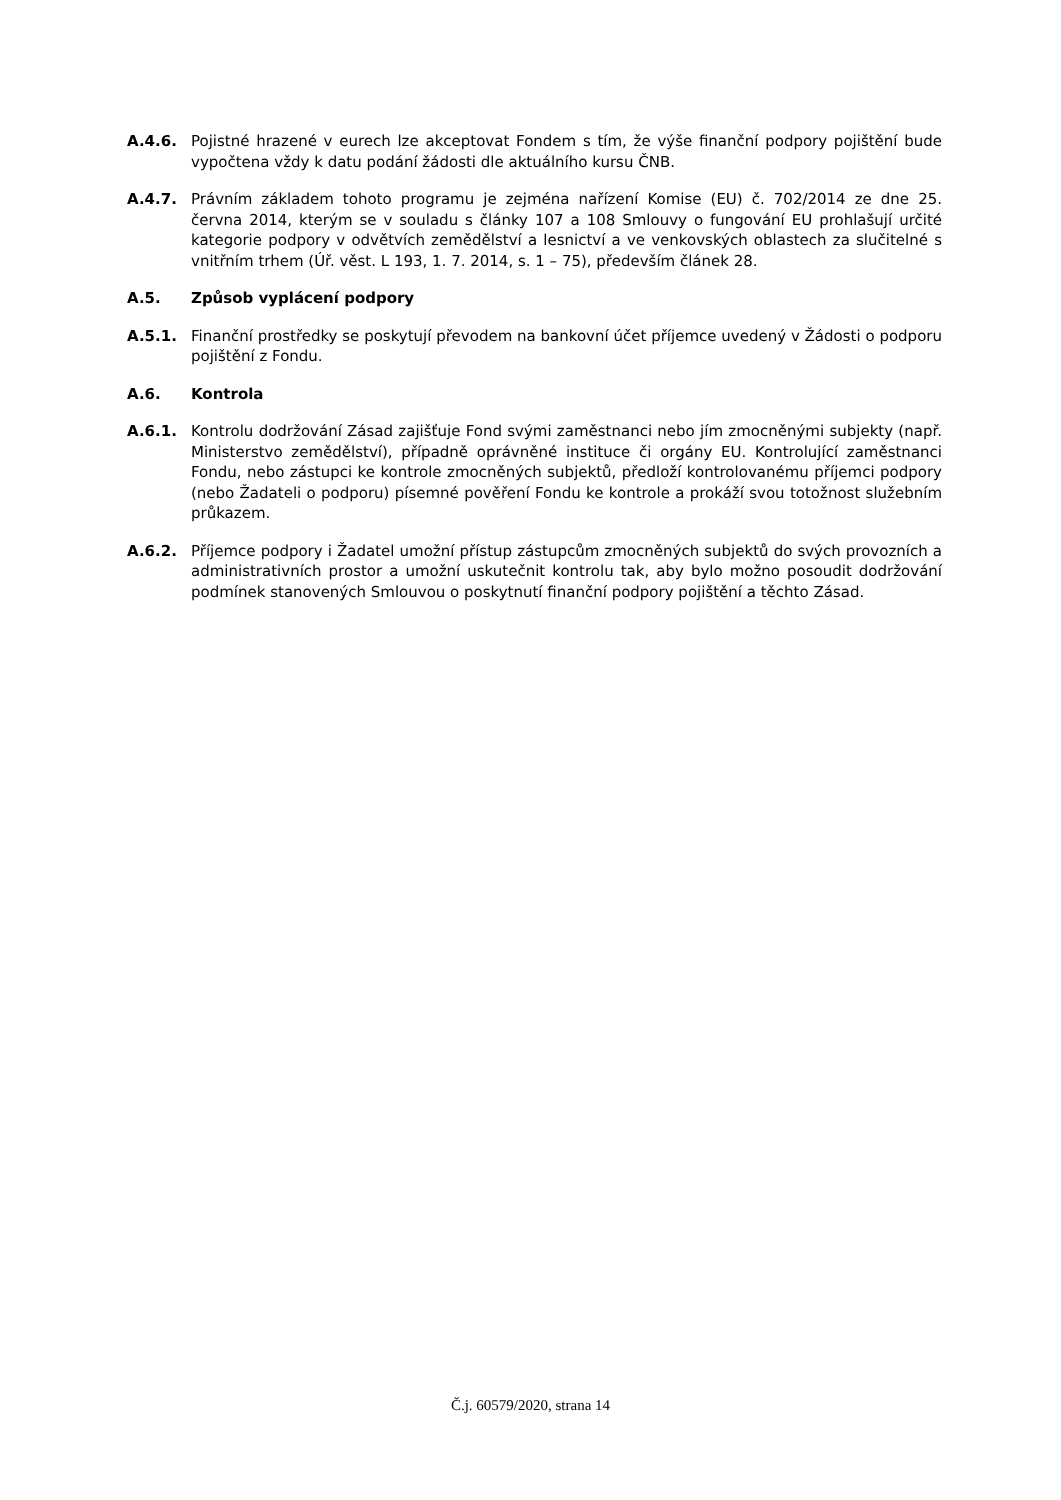A.4.6. Pojistné hrazené v eurech lze akceptovat Fondem s tím, že výše finanční podpory pojištění bude vypočtena vždy k datu podání žádosti dle aktuálního kursu ČNB.
A.4.7. Právním základem tohoto programu je zejména nařízení Komise (EU) č. 702/2014 ze dne 25. června 2014, kterým se v souladu s články 107 a 108 Smlouvy o fungování EU prohlašují určité kategorie podpory v odvětvích zemědělství a lesnictví a ve venkovských oblastech za slučitelné s vnitřním trhem (Úř. věst. L 193, 1. 7. 2014, s. 1 – 75), především článek 28.
A.5. Způsob vyplácení podpory
A.5.1. Finanční prostředky se poskytují převodem na bankovní účet příjemce uvedený v Žádosti o podporu pojištění z Fondu.
A.6. Kontrola
A.6.1. Kontrolu dodržování Zásad zajišťuje Fond svými zaměstnanci nebo jím zmocněnými subjekty (např. Ministerstvo zemědělství), případně oprávněné instituce či orgány EU. Kontrolující zaměstnanci Fondu, nebo zástupci ke kontrole zmocněných subjektů, předloží kontrolovanému příjemci podpory (nebo Žadateli o podporu) písemné pověření Fondu ke kontrole a prokáží svou totožnost služebním průkazem.
A.6.2. Příjemce podpory i Žadatel umožní přístup zástupcům zmocněných subjektů do svých provozních a administrativních prostor a umožní uskutečnit kontrolu tak, aby bylo možno posoudit dodržování podmínek stanovených Smlouvou o poskytnutí finanční podpory pojištění a těchto Zásad.
Č.j. 60579/2020, strana 14